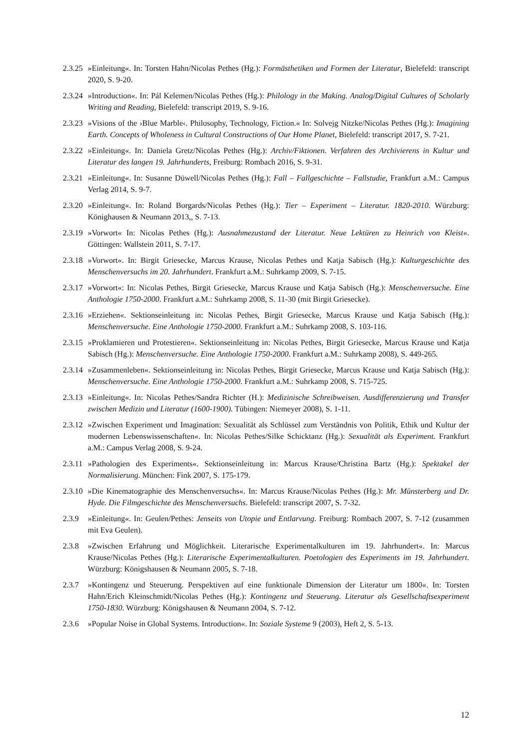2.3.25 »Einleitung«. In: Torsten Hahn/Nicolas Pethes (Hg.): Formästhetiken und Formen der Literatur, Bielefeld: transcript 2020, S. 9-20.
2.3.24 »Introduction«. In: Pál Kelemen/Nicolas Pethes (Hg.): Philology in the Making. Analog/Digital Cultures of Scholarly Writing and Reading, Bielefeld: transcript 2019, S. 9-16.
2.3.23 »Visions of the ›Blue Marble‹. Philosophy, Technology, Fiction.« In: Solvejg Nitzke/Nicolas Pethes (Hg.): Imagining Earth. Concepts of Wholeness in Cultural Constructions of Our Home Planet, Bielefeld: transcript 2017, S. 7-21.
2.3.22 »Einleitung«. In: Daniela Gretz/Nicolas Pethes (Hg.): Archiv/Fiktionen. Verfahren des Archivierens in Kultur und Literatur des langen 19. Jahrhunderts, Freiburg: Rombach 2016, S. 9-31.
2.3.21 »Einleitung«. In: Susanne Düwell/Nicolas Pethes (Hg.): Fall – Fallgeschichte – Fallstudie, Frankfurt a.M.: Campus Verlag 2014, S. 9-7.
2.3.20 »Einleitung«. In: Roland Borgards/Nicolas Pethes (Hg.): Tier – Experiment – Literatur. 1820-2010. Würzburg: Könighausen & Neumann 2013,, S. 7-13.
2.3.19 »Vorwort« In: Nicolas Pethes (Hg.): Ausnahmezustand der Literatur. Neue Lektüren zu Heinrich von Kleist«. Göttingen: Wallstein 2011, S. 7-17.
2.3.18 »Vorwort«. In: Birgit Griesecke, Marcus Krause, Nicolas Pethes und Katja Sabisch (Hg.): Kulturgeschichte des Menschenversuchs im 20. Jahrhundert. Frankfurt a.M.: Suhrkamp 2009, S. 7-15.
2.3.17 »Vorwort«: In: Nicolas Pethes, Birgit Griesecke, Marcus Krause und Katja Sabisch (Hg.): Menschenversuche. Eine Anthologie 1750-2000. Frankfurt a.M.: Suhrkamp 2008, S. 11-30 (mit Birgit Griesecke).
2.3.16 »Erziehen«. Sektionseinleitung in: Nicolas Pethes, Birgit Griesecke, Marcus Krause und Katja Sabisch (Hg.): Menschenversuche. Eine Anthologie 1750-2000. Frankfurt a.M.: Suhrkamp 2008, S. 103-116.
2.3.15 »Proklamieren und Protestieren«. Sektionseinleitung in: Nicolas Pethes, Birgit Griesecke, Marcus Krause und Katja Sabisch (Hg.): Menschenversuche. Eine Anthologie 1750-2000. Frankfurt a.M.: Suhrkamp 2008), S. 449-265.
2.3.14 »Zusammenleben«. Sektionseinleitung in: Nicolas Pethes, Birgit Griesecke, Marcus Krause und Katja Sabisch (Hg.): Menschenversuche. Eine Anthologie 1750-2000. Frankfurt a.M.: Suhrkamp 2008, S. 715-725.
2.3.13 »Einleitung«. In: Nicolas Pethes/Sandra Richter (H.): Medizinische Schreibweisen. Ausdifferenzierung und Transfer zwischen Medizin und Literatur (1600-1900). Tübingen: Niemeyer 2008), S. 1-11.
2.3.12 »Zwischen Experiment und Imagination: Sexualität als Schlüssel zum Verständnis von Politik, Ethik und Kultur der modernen Lebenswissenschaften«. In: Nicolas Pethes/Silke Schicktanz (Hg.): Sexualität als Experiment. Frankfurt a.M.: Campus Verlag 2008, S. 9-24.
2.3.11 »Pathologien des Experiments«. Sektionseinleitung in: Marcus Krause/Christina Bartz (Hg.): Spektakel der Normalisierung. München: Fink 2007, S. 175-179.
2.3.10 »Die Kinematographie des Menschenversuchs«. In: Marcus Krause/Nicolas Pethes (Hg.): Mr. Münsterberg und Dr. Hyde. Die Filmgeschichte des Menschenversuchs. Bielefeld: transcript 2007, S. 7-32.
2.3.9 »Einleitung«. In: Geulen/Pethes: Jenseits von Utopie und Entlarvung. Freiburg: Rombach 2007, S. 7-12 (zusammen mit Eva Geulen).
2.3.8 »Zwischen Erfahrung und Möglichkeit. Literarische Experimentalkulturen im 19. Jahrhundert«. In: Marcus Krause/Nicolas Pethes (Hg.): Literarische Experimentalkulturen. Poetologien des Experiments im 19. Jahrhundert. Würzburg: Königshausen & Neumann 2005, S. 7-18.
2.3.7 »Kontingenz und Steuerung. Perspektiven auf eine funktionale Dimension der Literatur um 1800«. In: Torsten Hahn/Erich Kleinschmidt/Nicolas Pethes (Hg.): Kontingenz und Steuerung. Literatur als Gesellschaftsexperiment 1750-1830. Würzburg: Königshausen & Neumann 2004, S. 7-12.
2.3.6 »Popular Noise in Global Systems. Introduction«. In: Soziale Systeme 9 (2003), Heft 2, S. 5-13.
12